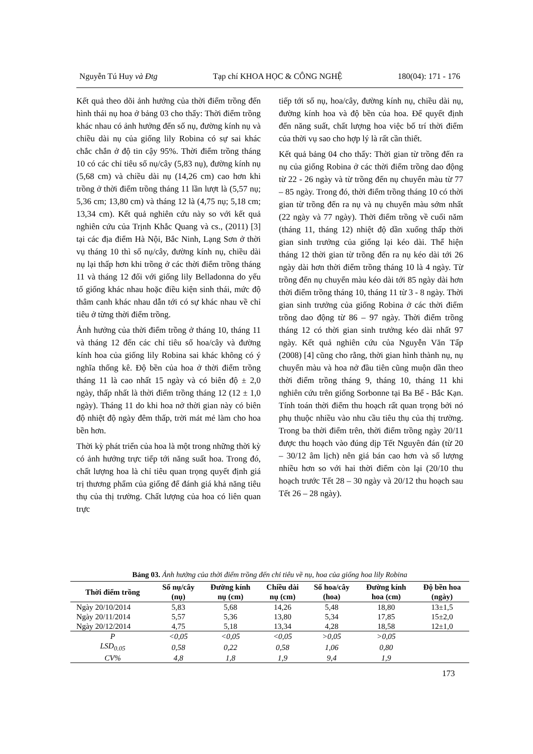Nguyễn Tú Huy và Đtg Tạp chí KHOA HỌC & CÔNG NGHỆ 180(04): 171 - 176
Kết quả theo dõi ảnh hưởng của thời điểm trồng đến hình thái nụ hoa ở bảng 03 cho thấy: Thời điểm trồng khác nhau có ảnh hưởng đến số nụ, đường kính nụ và chiều dài nụ của giống lily Robina có sự sai khác chắc chắn ở độ tin cậy 95%. Thời điểm trồng tháng 10 có các chỉ tiêu số nụ/cây (5,83 nụ), đường kính nụ (5,68 cm) và chiều dài nụ (14,26 cm) cao hơn khi trồng ở thời điểm trồng tháng 11 lần lượt là (5,57 nụ; 5,36 cm; 13,80 cm) và tháng 12 là (4,75 nụ; 5,18 cm; 13,34 cm). Kết quả nghiên cứu này so với kết quả nghiên cứu của Trịnh Khắc Quang và cs., (2011) [3] tại các địa điểm Hà Nội, Bắc Ninh, Lạng Sơn ở thời vụ tháng 10 thì số nụ/cây, đường kính nụ, chiều dài nụ lại thấp hơn khi trồng ở các thời điểm trồng tháng 11 và tháng 12 đối với giống lily Belladonna do yếu tố giống khác nhau hoặc điều kiện sinh thái, mức độ thâm canh khác nhau dẫn tới có sự khác nhau về chỉ tiêu ở từng thời điểm trồng.
Ảnh hưởng của thời điểm trồng ở tháng 10, tháng 11 và tháng 12 đến các chỉ tiêu số hoa/cây và đường kính hoa của giống lily Robina sai khác không có ý nghĩa thống kê. Độ bền của hoa ở thời điểm trồng tháng 11 là cao nhất 15 ngày và có biên độ ± 2,0 ngày, thấp nhất là thời điểm trồng tháng 12 (12 ± 1,0 ngày). Tháng 11 do khi hoa nở thời gian này có biên độ nhiệt độ ngày đêm thấp, trời mát mẻ làm cho hoa bền hơn.
Thời kỳ phát triển của hoa là một trong những thời kỳ có ảnh hưởng trực tiếp tới năng suất hoa. Trong đó, chất lượng hoa là chỉ tiêu quan trọng quyết định giá trị thương phẩm của giống để đánh giá khả năng tiêu thụ của thị trường. Chất lượng của hoa có liên quan trực
tiếp tới số nụ, hoa/cây, đường kính nụ, chiều dài nụ, đường kính hoa và độ bền của hoa. Để quyết định đến năng suất, chất lượng hoa việc bố trí thời điểm của thời vụ sao cho hợp lý là rất cần thiết.
Kết quả bảng 04 cho thấy: Thời gian từ trồng đến ra nụ của giống Robina ở các thời điểm trồng dao động từ 22 - 26 ngày và từ trồng đến nụ chuyển màu từ 77 – 85 ngày. Trong đó, thời điểm trồng tháng 10 có thời gian từ trồng đến ra nụ và nụ chuyển màu sớm nhất (22 ngày và 77 ngày). Thời điểm trồng về cuối năm (tháng 11, tháng 12) nhiệt độ dần xuống thấp thời gian sinh trưởng của giống lại kéo dài. Thể hiện tháng 12 thời gian từ trồng đến ra nụ kéo dài tới 26 ngày dài hơn thời điểm trồng tháng 10 là 4 ngày. Từ trồng đến nụ chuyển màu kéo dài tới 85 ngày dài hơn thời điểm trồng tháng 10, tháng 11 từ 3 - 8 ngày. Thời gian sinh trưởng của giống Robina ở các thời điểm trồng dao động từ 86 – 97 ngày. Thời điểm trồng tháng 12 có thời gian sinh trưởng kéo dài nhất 97 ngày. Kết quả nghiên cứu của Nguyễn Văn Tấp (2008) [4] cũng cho rằng, thời gian hình thành nụ, nụ chuyển màu và hoa nở đầu tiên cũng muộn dần theo thời điểm trồng tháng 9, tháng 10, tháng 11 khi nghiên cứu trên giống Sorbonne tại Ba Bể - Bắc Kạn. Tính toán thời điểm thu hoạch rất quan trọng bởi nó phụ thuộc nhiều vào nhu cầu tiêu thụ của thị trường. Trong ba thời điểm trên, thời điểm trồng ngày 20/11 được thu hoạch vào đúng dịp Tết Nguyên đán (từ 20 – 30/12 âm lịch) nên giá bán cao hơn và số lượng nhiều hơn so với hai thời điểm còn lại (20/10 thu hoạch trước Tết 28 – 30 ngày và 20/12 thu hoạch sau Tết 26 – 28 ngày).
Bảng 03. Ảnh hưởng của thời điểm trồng đến chỉ tiêu về nụ, hoa của giống hoa lily Robina
| Thời điểm trồng | Số nụ/cây (nụ) | Đường kính nụ (cm) | Chiều dài nụ (cm) | Số hoa/cây (hoa) | Đường kính hoa (cm) | Độ bền hoa (ngày) |
| --- | --- | --- | --- | --- | --- | --- |
| Ngày 20/10/2014 | 5,83 | 5,68 | 14,26 | 5,48 | 18,80 | 13±1,5 |
| Ngày 20/11/2014 | 5,57 | 5,36 | 13,80 | 5,34 | 17,85 | 15±2,0 |
| Ngày 20/12/2014 | 4,75 | 5,18 | 13,34 | 4,28 | 18,58 | 12±1,0 |
| P | <0,05 | <0,05 | <0,05 | >0,05 | >0,05 | |
| LSD<sub>0.05</sub> | 0,58 | 0,22 | 0,58 | 1,06 | 0,80 | |
| CV% | 4,8 | 1,8 | 1,9 | 9,4 | 1,9 | |
173